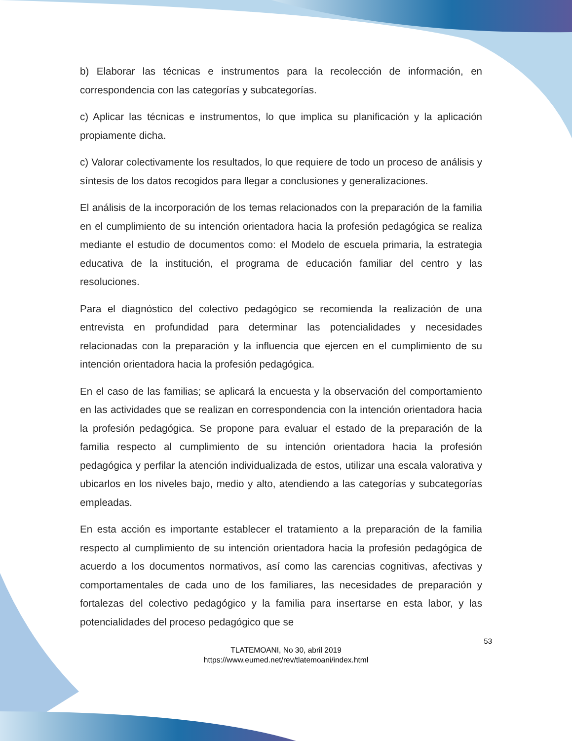b) Elaborar las técnicas e instrumentos para la recolección de información, en correspondencia con las categorías y subcategorías.
c) Aplicar las técnicas e instrumentos, lo que implica su planificación y la aplicación propiamente dicha.
c) Valorar colectivamente los resultados, lo que requiere de todo un proceso de análisis y síntesis de los datos recogidos para llegar a conclusiones y generalizaciones.
El análisis de la incorporación de los temas relacionados con la preparación de la familia en el cumplimiento de su intención orientadora hacia la profesión pedagógica se realiza mediante el estudio de documentos como: el Modelo de escuela primaria, la estrategia educativa de la institución, el programa de educación familiar del centro y las resoluciones.
Para el diagnóstico del colectivo pedagógico se recomienda la realización de una entrevista en profundidad para determinar las potencialidades y necesidades relacionadas con la preparación y la influencia que ejercen en el cumplimiento de su intención orientadora hacia la profesión pedagógica.
En el caso de las familias; se aplicará la encuesta y la observación del comportamiento en las actividades que se realizan en correspondencia con la intención orientadora hacia la profesión pedagógica. Se propone para evaluar el estado de la preparación de la familia respecto al cumplimiento de su intención orientadora hacia la profesión pedagógica y perfilar la atención individualizada de estos, utilizar una escala valorativa y ubicarlos en los niveles bajo, medio y alto, atendiendo a las categorías y subcategorías empleadas.
En esta acción es importante establecer el tratamiento a la preparación de la familia respecto al cumplimiento de su intención orientadora hacia la profesión pedagógica de acuerdo a los documentos normativos, así como las carencias cognitivas, afectivas y comportamentales de cada uno de los familiares, las necesidades de preparación y fortalezas del colectivo pedagógico y la familia para insertarse en esta labor, y las potencialidades del proceso pedagógico que se
53
TLATEMOANI, No 30, abril 2019
https://www.eumed.net/rev/tlatemoani/index.html